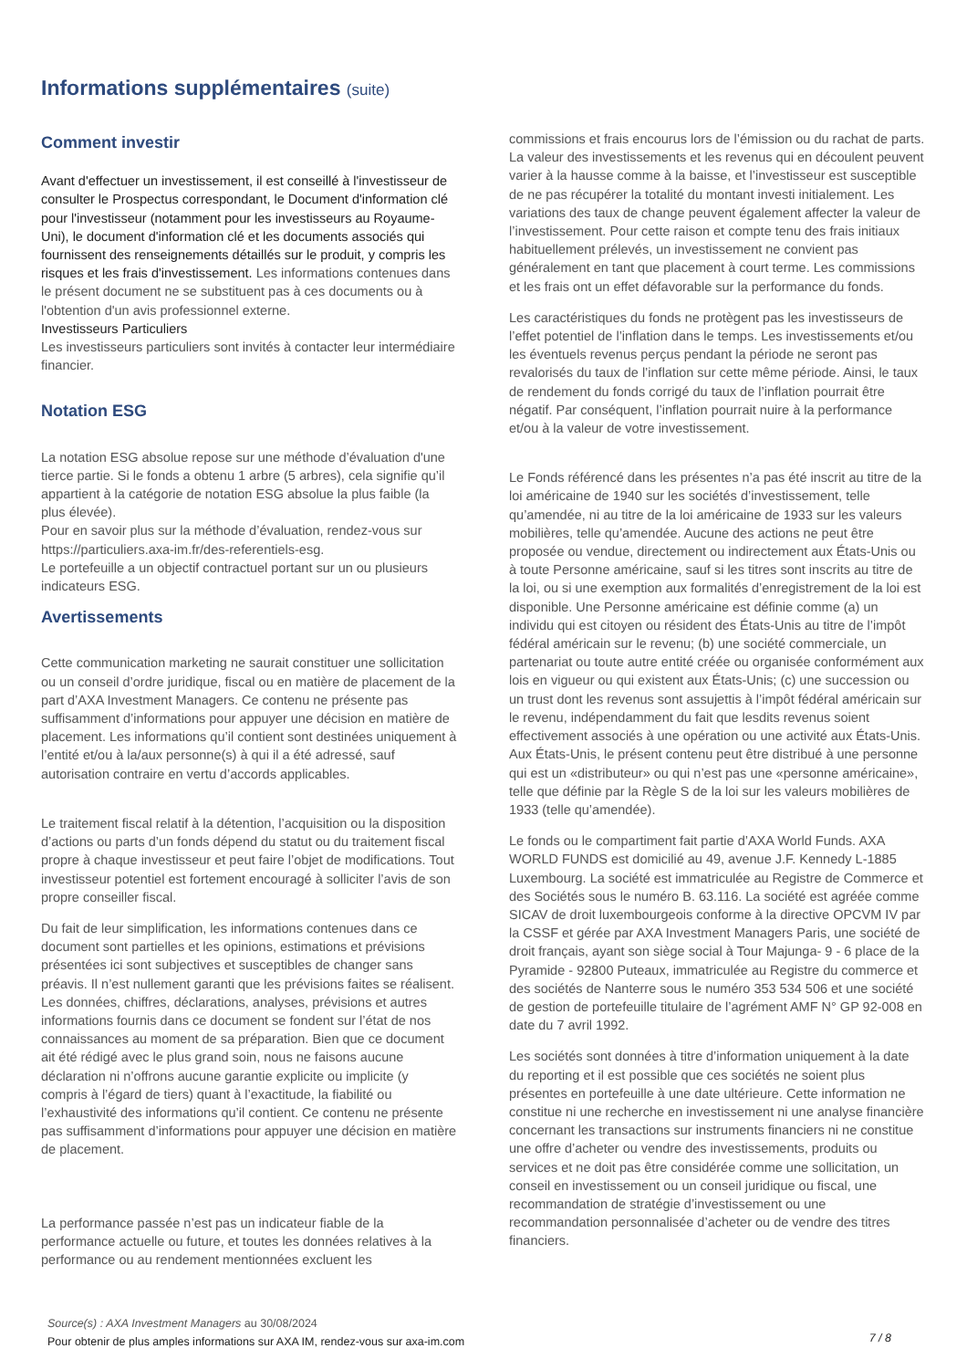Informations supplémentaires (suite)
Comment investir
Avant d'effectuer un investissement, il est conseillé à l'investisseur de consulter le Prospectus correspondant, le Document d'information clé pour l'investisseur (notamment pour les investisseurs au Royaume-Uni), le document d'information clé et les documents associés qui fournissent des renseignements détaillés sur le produit, y compris les risques et les frais d'investissement. Les informations contenues dans le présent document ne se substituent pas à ces documents ou à l'obtention d'un avis professionnel externe.
Investisseurs Particuliers
Les investisseurs particuliers sont invités à contacter leur intermédiaire financier.
Notation ESG
La notation ESG absolue repose sur une méthode d’évaluation d'une tierce partie. Si le fonds a obtenu 1 arbre (5 arbres), cela signifie qu’il appartient à la catégorie de notation ESG absolue la plus faible (la plus élevée).
Pour en savoir plus sur la méthode d’évaluation, rendez-vous sur https://particuliers.axa-im.fr/des-referentiels-esg.
Le portefeuille a un objectif contractuel portant sur un ou plusieurs indicateurs ESG.
Avertissements
Cette communication marketing ne saurait constituer une sollicitation ou un conseil d’ordre juridique, fiscal ou en matière de placement de la part d’AXA Investment Managers. Ce contenu ne présente pas suffisamment d’informations pour appuyer une décision en matière de placement. Les informations qu’il contient sont destinées uniquement à l’entité et/ou à la/aux personne(s) à qui il a été adressé, sauf autorisation contraire en vertu d’accords applicables.
Le traitement fiscal relatif à la détention, l’acquisition ou la disposition d’actions ou parts d’un fonds dépend du statut ou du traitement fiscal propre à chaque investisseur et peut faire l’objet de modifications. Tout investisseur potentiel est fortement encouragé à solliciter l’avis de son propre conseiller fiscal.
Du fait de leur simplification, les informations contenues dans ce document sont partielles et les opinions, estimations et prévisions présentées ici sont subjectives et susceptibles de changer sans préavis. Il n’est nullement garanti que les prévisions faites se réalisent. Les données, chiffres, déclarations, analyses, prévisions et autres informations fournis dans ce document se fondent sur l’état de nos connaissances au moment de sa préparation. Bien que ce document ait été rédigé avec le plus grand soin, nous ne faisons aucune déclaration ni n’offrons aucune garantie explicite ou implicite (y compris à l’égard de tiers) quant à l’exactitude, la fiabilité ou l’exhaustivité des informations qu’il contient. Ce contenu ne présente pas suffisamment d’informations pour appuyer une décision en matière de placement.
La performance passée n’est pas un indicateur fiable de la performance actuelle ou future, et toutes les données relatives à la performance ou au rendement mentionnées excluent les
commissions et frais encourus lors de l’émission ou du rachat de parts. La valeur des investissements et les revenus qui en découlent peuvent varier à la hausse comme à la baisse, et l’investisseur est susceptible de ne pas récupérer la totalité du montant investi initialement. Les variations des taux de change peuvent également affecter la valeur de l’investissement. Pour cette raison et compte tenu des frais initiaux habituellement prélevés, un investissement ne convient pas généralement en tant que placement à court terme. Les commissions et les frais ont un effet défavorable sur la performance du fonds.
Les caractéristiques du fonds ne protègent pas les investisseurs de l’effet potentiel de l’inflation dans le temps. Les investissements et/ou les éventuels revenus perçus pendant la période ne seront pas revalorisés du taux de l’inflation sur cette même période. Ainsi, le taux de rendement du fonds corrigé du taux de l’inflation pourrait être négatif. Par conséquent, l’inflation pourrait nuire à la performance et/ou à la valeur de votre investissement.
Le Fonds référencé dans les présentes n’a pas été inscrit au titre de la loi américaine de 1940 sur les sociétés d’investissement, telle qu’amendée, ni au titre de la loi américaine de 1933 sur les valeurs mobilières, telle qu’amendée. Aucune des actions ne peut être proposée ou vendue, directement ou indirectement aux États-Unis ou à toute Personne américaine, sauf si les titres sont inscrits au titre de la loi, ou si une exemption aux formalités d’enregistrement de la loi est disponible. Une Personne américaine est définie comme (a) un individu qui est citoyen ou résident des États-Unis au titre de l’impôt fédéral américain sur le revenu; (b) une société commerciale, un partenariat ou toute autre entité créée ou organisée conformément aux lois en vigueur ou qui existent aux États-Unis; (c) une succession ou un trust dont les revenus sont assujettis à l’impôt fédéral américain sur le revenu, indépendamment du fait que lesdits revenus soient effectivement associés à une opération ou une activité aux États-Unis. Aux États-Unis, le présent contenu peut être distribué à une personne qui est un «distributeur» ou qui n’est pas une «personne américaine», telle que définie par la Règle S de la loi sur les valeurs mobilières de 1933 (telle qu’amendée).
Le fonds ou le compartiment fait partie d’AXA World Funds. AXA WORLD FUNDS est domicilié au 49, avenue J.F. Kennedy L-1885 Luxembourg. La société est immatriculée au Registre de Commerce et des Sociétés sous le numéro B. 63.116. La société est agréée comme SICAV de droit luxembourgeois conforme à la directive OPCVM IV par la CSSF et gérée par AXA Investment Managers Paris, une société de droit français, ayant son siège social à Tour Majunga- 9 - 6 place de la Pyramide - 92800 Puteaux, immatriculée au Registre du commerce et des sociétés de Nanterre sous le numéro 353 534 506 et une société de gestion de portefeuille titulaire de l’agrément AMF N° GP 92-008 en date du 7 avril 1992.
Les sociétés sont données à titre d’information uniquement à la date du reporting et il est possible que ces sociétés ne soient plus présentes en portefeuille à une date ultérieure. Cette information ne constitue ni une recherche en investissement ni une analyse financière concernant les transactions sur instruments financiers ni ne constitue une offre d’acheter ou vendre des investissements, produits ou services et ne doit pas être considérée comme une sollicitation, un conseil en investissement ou un conseil juridique ou fiscal, une recommandation de stratégie d’investissement ou une recommandation personnalisée d’acheter ou de vendre des titres financiers.
Source(s) : AXA Investment Managers au 30/08/2024
Pour obtenir de plus amples informations sur AXA IM, rendez-vous sur axa-im.com
7 / 8